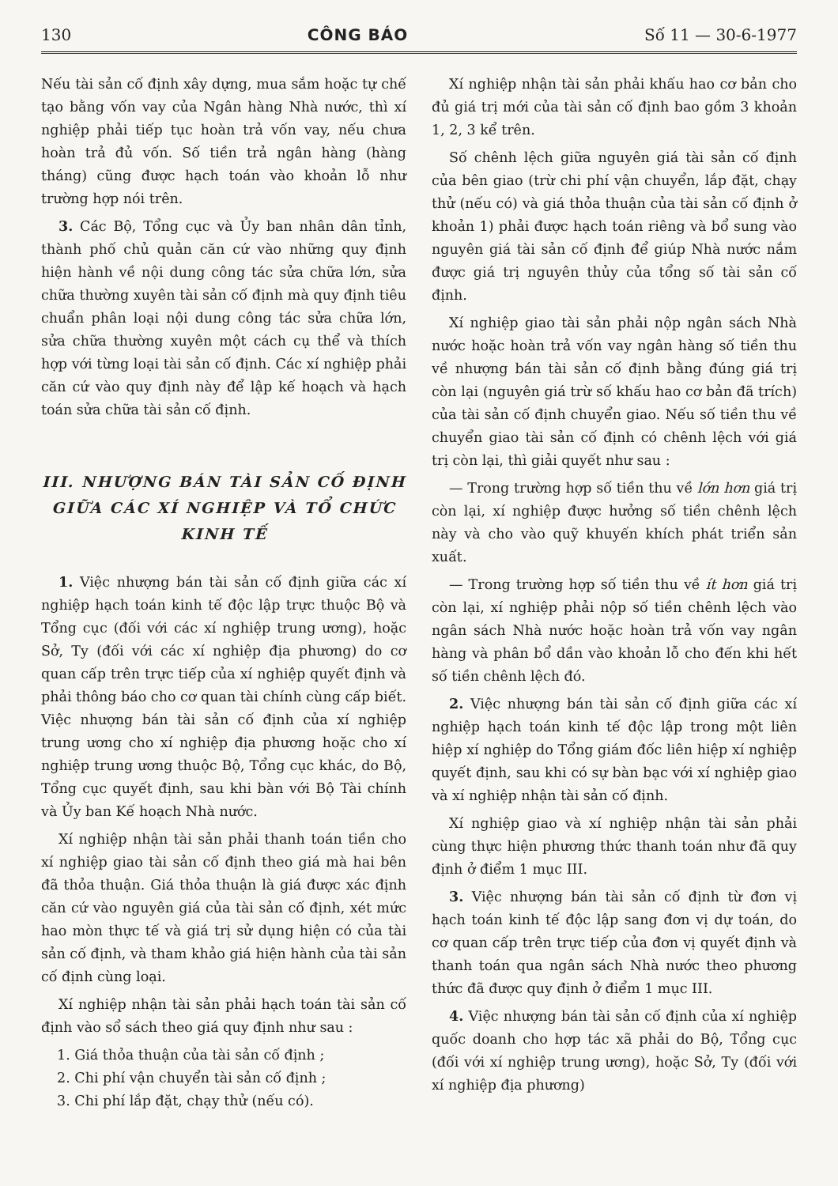130 CÔNG BÁO Số 11 — 30-6-1977
Nếu tài sản cố định xây dựng, mua sắm hoặc tự chế tạo bằng vốn vay của Ngân hàng Nhà nước, thì xí nghiệp phải tiếp tục hoàn trả vốn vay, nếu chưa hoàn trả đủ vốn. Số tiền trả ngân hàng (hàng tháng) cũng được hạch toán vào khoản lỗ như trường hợp nói trên.
3. Các Bộ, Tổng cục và Ủy ban nhân dân tỉnh, thành phố chủ quản căn cứ vào những quy định hiện hành về nội dung công tác sửa chữa lớn, sửa chữa thường xuyên tài sản cố định mà quy định tiêu chuẩn phân loại nội dung công tác sửa chữa lớn, sửa chữa thường xuyên một cách cụ thể và thích hợp với từng loại tài sản cố định. Các xí nghiệp phải căn cứ vào quy định này để lập kế hoạch và hạch toán sửa chữa tài sản cố định.
III. NHƯỢNG BÁN TÀI SẢN CỐ ĐỊNH GIỮA CÁC XÍ NGHIỆP VÀ TỔ CHỨC KINH TẾ
1. Việc nhượng bán tài sản cố định giữa các xí nghiệp hạch toán kinh tế độc lập trực thuộc Bộ và Tổng cục (đối với các xí nghiệp trung ương), hoặc Sở, Ty (đối với các xí nghiệp địa phương) do cơ quan cấp trên trực tiếp của xí nghiệp quyết định và phải thông báo cho cơ quan tài chính cùng cấp biết. Việc nhượng bán tài sản cố định của xí nghiệp trung ương cho xí nghiệp địa phương hoặc cho xí nghiệp trung ương thuộc Bộ, Tổng cục khác, do Bộ, Tổng cục quyết định, sau khi bàn với Bộ Tài chính và Ủy ban Kế hoạch Nhà nước.
Xí nghiệp nhận tài sản phải thanh toán tiền cho xí nghiệp giao tài sản cố định theo giá mà hai bên đã thỏa thuận. Giá thỏa thuận là giá được xác định căn cứ vào nguyên giá của tài sản cố định, xét mức hao mòn thực tế và giá trị sử dụng hiện có của tài sản cố định, và tham khảo giá hiện hành của tài sản cố định cùng loại.
Xí nghiệp nhận tài sản phải hạch toán tài sản cố định vào sổ sách theo giá quy định như sau :
1. Giá thỏa thuận của tài sản cố định ;
2. Chi phí vận chuyển tài sản cố định ;
3. Chi phí lắp đặt, chạy thử (nếu có).
Xí nghiệp nhận tài sản phải khấu hao cơ bản cho đủ giá trị mới của tài sản cố định bao gồm 3 khoản 1, 2, 3 kể trên.
Số chênh lệch giữa nguyên giá tài sản cố định của bên giao (trừ chi phí vận chuyển, lắp đặt, chạy thử (nếu có) và giá thỏa thuận của tài sản cố định ở khoản 1) phải được hạch toán riêng và bổ sung vào nguyên giá tài sản cố định để giúp Nhà nước nắm được giá trị nguyên thủy của tổng số tài sản cố định.
Xí nghiệp giao tài sản phải nộp ngân sách Nhà nước hoặc hoàn trả vốn vay ngân hàng số tiền thu về nhượng bán tài sản cố định bằng đúng giá trị còn lại (nguyên giá trừ số khấu hao cơ bản đã trích) của tài sản cố định chuyển giao. Nếu số tiền thu về chuyển giao tài sản cố định có chênh lệch với giá trị còn lại, thì giải quyết như sau :
— Trong trường hợp số tiền thu về lớn hơn giá trị còn lại, xí nghiệp được hưởng số tiền chênh lệch này và cho vào quỹ khuyến khích phát triển sản xuất.
— Trong trường hợp số tiền thu về ít hơn giá trị còn lại, xí nghiệp phải nộp số tiền chênh lệch vào ngân sách Nhà nước hoặc hoàn trả vốn vay ngân hàng và phân bổ dần vào khoản lỗ cho đến khi hết số tiền chênh lệch đó.
2. Việc nhượng bán tài sản cố định giữa các xí nghiệp hạch toán kinh tế độc lập trong một liên hiệp xí nghiệp do Tổng giám đốc liên hiệp xí nghiệp quyết định, sau khi có sự bàn bạc với xí nghiệp giao và xí nghiệp nhận tài sản cố định.
Xí nghiệp giao và xí nghiệp nhận tài sản phải cùng thực hiện phương thức thanh toán như đã quy định ở điểm 1 mục III.
3. Việc nhượng bán tài sản cố định từ đơn vị hạch toán kinh tế độc lập sang đơn vị dự toán, do cơ quan cấp trên trực tiếp của đơn vị quyết định và thanh toán qua ngân sách Nhà nước theo phương thức đã được quy định ở điểm 1 mục III.
4. Việc nhượng bán tài sản cố định của xí nghiệp quốc doanh cho hợp tác xã phải do Bộ, Tổng cục (đối với xí nghiệp trung ương), hoặc Sở, Ty (đối với xí nghiệp địa phương)